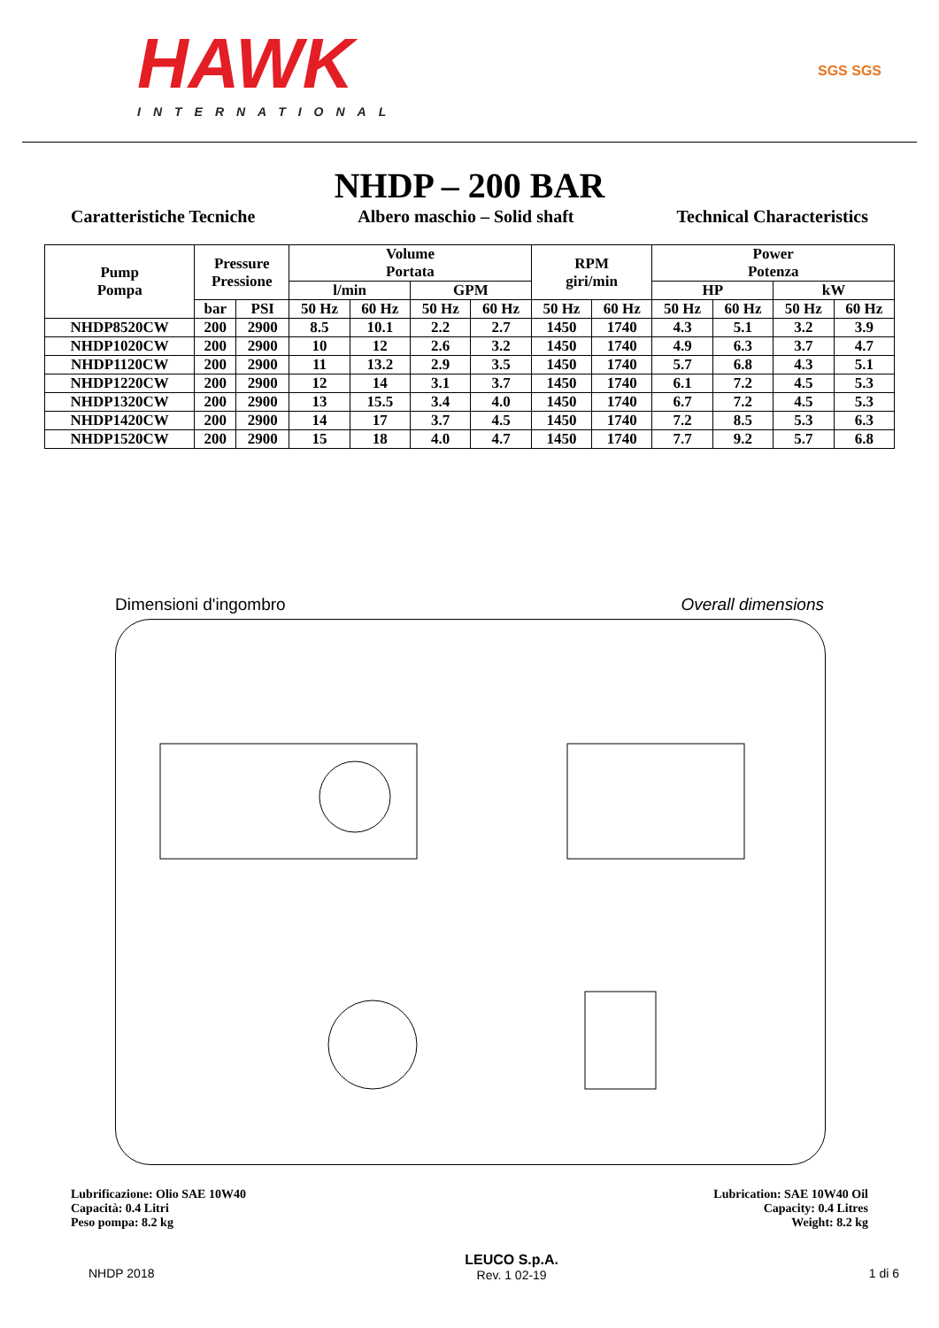HAWK
INTERNATIONAL
SGS SGS
NHDP – 200 BAR
Caratteristiche Tecniche Albero maschio – Solid shaft Technical Characteristics
| Pump Pompa | Pressure Pressione | | Volume Portata | | | | RPM giri/min | | Power Potenza | | | |
| --- | --- | --- | --- | --- | --- | --- | --- | --- | --- | --- | --- | --- |
| | | | l/min | | GPM | | | | HP | | kW | |
| | bar | PSI | 50 Hz | 60 Hz | 50 Hz | 60 Hz | 50 Hz | 60 Hz | 50 Hz | 60 Hz | 50 Hz | 60 Hz |
| NHDP8520CW | 200 | 2900 | 8.5 | 10.1 | 2.2 | 2.7 | 1450 | 1740 | 4.3 | 5.1 | 3.2 | 3.9 |
| NHDP1020CW | 200 | 2900 | 10 | 12 | 2.6 | 3.2 | 1450 | 1740 | 4.9 | 6.3 | 3.7 | 4.7 |
| NHDP1120CW | 200 | 2900 | 11 | 13.2 | 2.9 | 3.5 | 1450 | 1740 | 5.7 | 6.8 | 4.3 | 5.1 |
| NHDP1220CW | 200 | 2900 | 12 | 14 | 3.1 | 3.7 | 1450 | 1740 | 6.1 | 7.2 | 4.5 | 5.3 |
| NHDP1320CW | 200 | 2900 | 13 | 15.5 | 3.4 | 4.0 | 1450 | 1740 | 6.7 | 7.2 | 4.5 | 5.3 |
| NHDP1420CW | 200 | 2900 | 14 | 17 | 3.7 | 4.5 | 1450 | 1740 | 7.2 | 8.5 | 5.3 | 6.3 |
| NHDP1520CW | 200 | 2900 | 15 | 18 | 4.0 | 4.7 | 1450 | 1740 | 7.7 | 9.2 | 5.7 | 6.8 |
Dimensioni d'ingombro Overall dimensions
Lubrificazione: Olio SAE 10W40
Capacità: 0.4 Litri
Peso pompa: 8.2 kg
Lubrication: SAE 10W40 Oil
Capacity: 0.4 Litres
Weight: 8.2 kg
NHDP 2018 LEUCO S.p.A.
Rev. 1 02-19
1 di 6